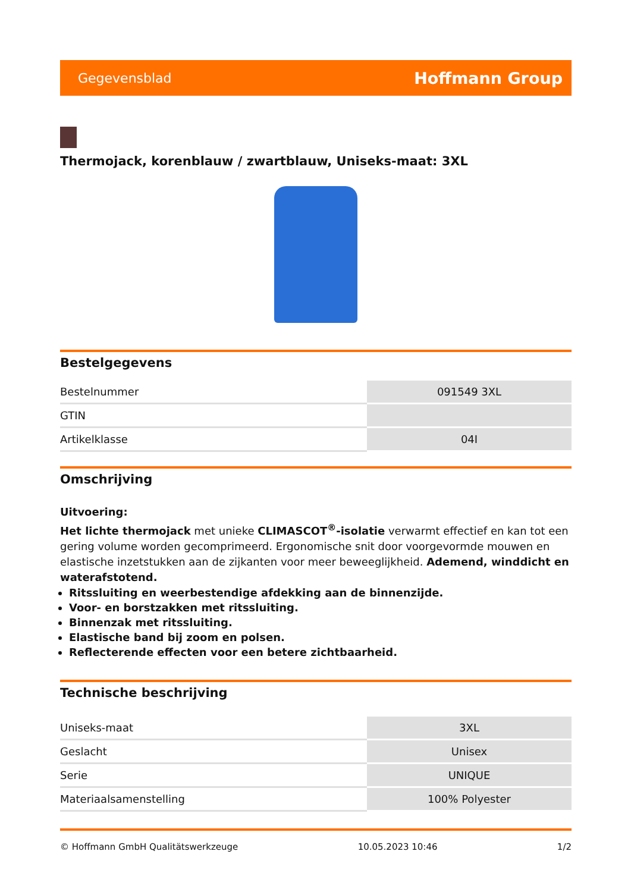Gegevensblad Hoffmann Group
Thermojack, korenblauw / zwartblauw, Uniseks-maat: 3XL
Bestelgegevens
| Bestelnummer | 091549 3XL |
| GTIN | |
| Artikelklasse | 04I |
Omschrijving
Uitvoering:
Het lichte thermojack met unieke CLIMASCOT<sup>®</sup>-isolatie verwarmt effectief en kan tot een gering volume worden gecomprimeerd. Ergonomische snit door voorgevormde mouwen en elastische inzetstukken aan de zijkanten voor meer beweeglijkheid. Ademend, winddicht en waterafstotend.
Ritssluiting en weerbestendige afdekking aan de binnenzijde.
Voor- en borstzakken met ritssluiting.
Binnenzak met ritssluiting.
Elastische band bij zoom en polsen.
Reflecterende effecten voor een betere zichtbaarheid.
Technische beschrijving
| Uniseks-maat | 3XL |
| Geslacht | Unisex |
| Serie | UNIQUE |
| Materiaalsamenstelling | 100% Polyester |
© Hoffmann GmbH Qualitätswerkzeuge 10.05.2023 10:46 1/2